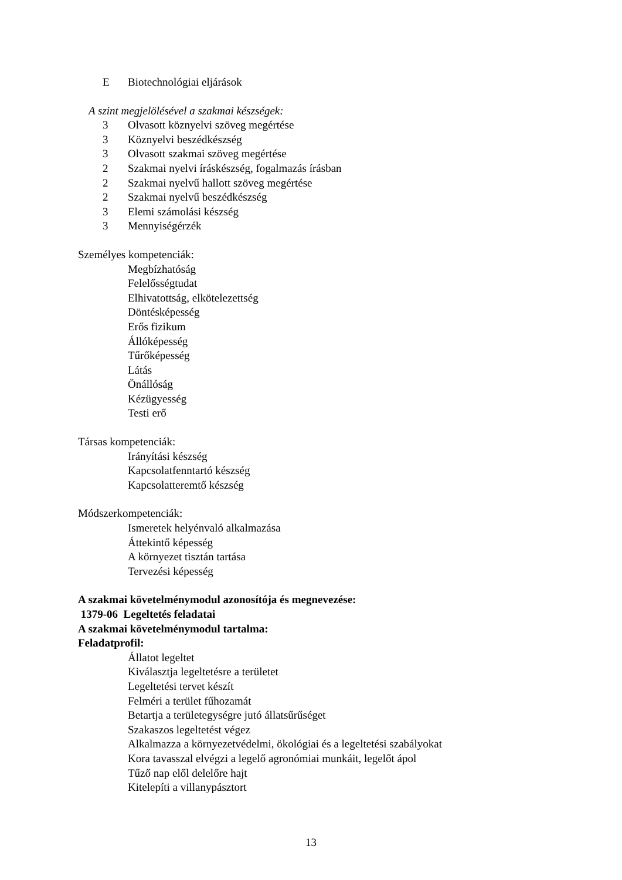E Biotechnológiai eljárások
A szint megjelölésével a szakmai készségek:
3 Olvasott köznyelvi szöveg megértése
3 Köznyelvi beszédkészség
3 Olvasott szakmai szöveg megértése
2 Szakmai nyelvi íráskészség, fogalmazás írásban
2 Szakmai nyelvű hallott szöveg megértése
2 Szakmai nyelvű beszédkészség
3 Elemi számolási készség
3 Mennyiségérzék
Személyes kompetenciák:
Megbízhatóság
Felelősségtudat
Elhivatottság, elkötelezettség
Döntésképesség
Erős fizikum
Állóképesség
Tűrőképesség
Látás
Önállóság
Kézügyesség
Testi erő
Társas kompetenciák:
Irányítási készség
Kapcsolatfenntartó készség
Kapcsolatteremtő készség
Módszerkompetenciák:
Ismeretek helyénvaló alkalmazása
Áttekintő képesség
A környezet tisztán tartása
Tervezési képesség
A szakmai követelménymodul azonosítója és megnevezése:
1379-06 Legeltetés feladatai
A szakmai követelménymodul tartalma:
Feladatprofil:
Állatot legeltet
Kiválasztja legeltetésre a területet
Legeltetési tervet készít
Felméri a terület fűhozamát
Betartja a területegységre jutó állatsűrűséget
Szakaszos legeltetést végez
Alkalmazza a környezetvédelmi, ökológiai és a legeltetési szabályokat
Kora tavasszal elvégzi a legelő agronómiai munkáit, legelőt ápol
Tűző nap elől delelőre hajt
Kitelepíti a villanypásztort
13